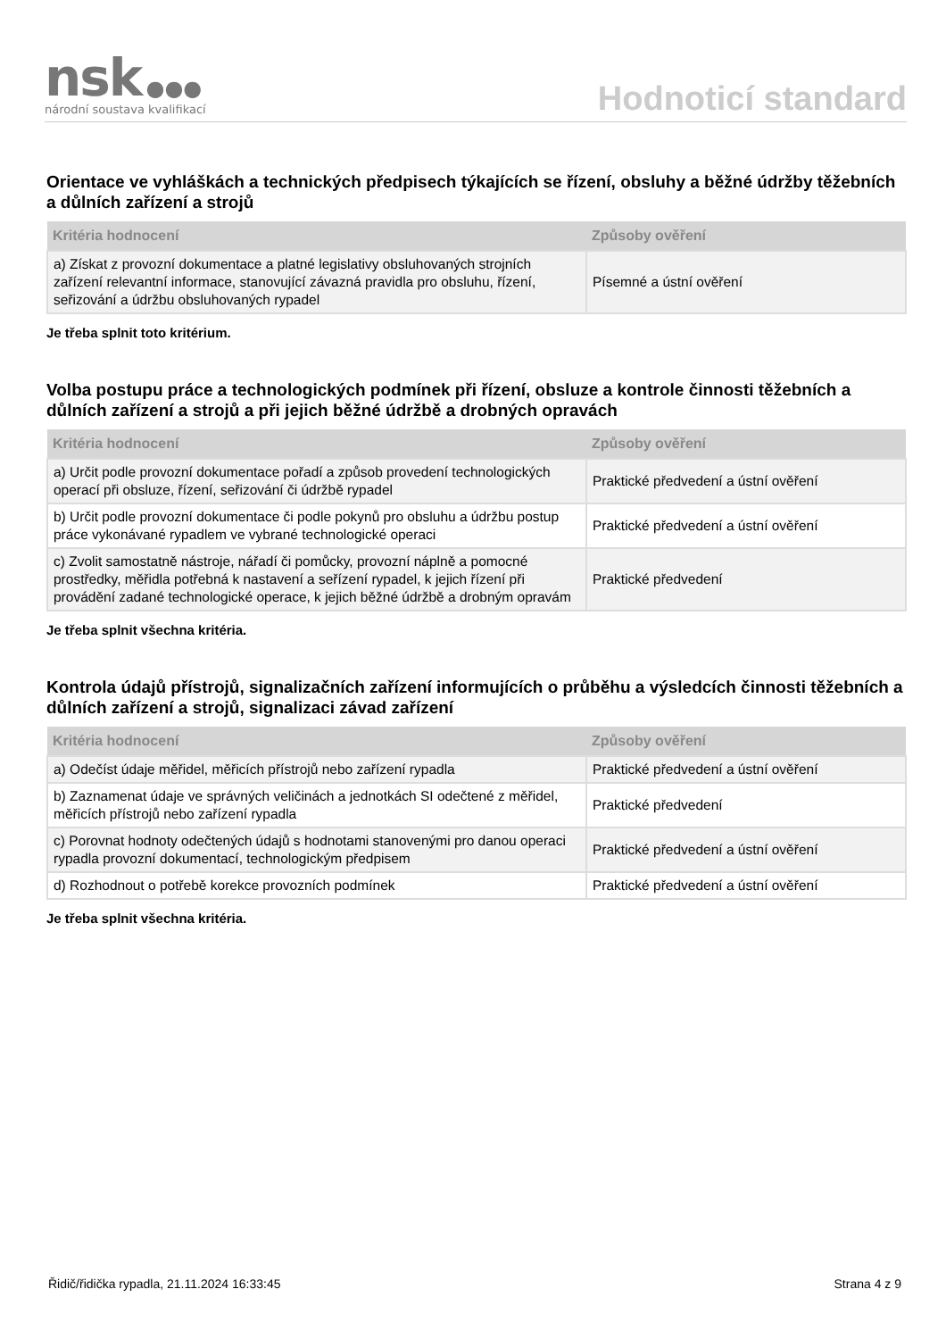nsk ●●●
národní soustava kvalifikací
Hodnoticí standard
Orientace ve vyhláškách a technických předpisech týkajících se řízení, obsluhy a běžné údržby těžebních a důlních zařízení a strojů
| Kritéria hodnocení | Způsoby ověření |
| --- | --- |
| a) Získat z provozní dokumentace a platné legislativy obsluhovaných strojních zařízení relevantní informace, stanovující závazná pravidla pro obsluhu, řízení, seřizování a údržbu obsluhovaných rypadel | Písemné a ústní ověření |
Je třeba splnit toto kritérium.
Volba postupu práce a technologických podmínek při řízení, obsluze a kontrole činnosti těžebních a důlních zařízení a strojů a při jejich běžné údržbě a drobných opravách
| Kritéria hodnocení | Způsoby ověření |
| --- | --- |
| a) Určit podle provozní dokumentace pořadí a způsob provedení technologických operací při obsluze, řízení, seřizování či údržbě rypadel | Praktické předvedení a ústní ověření |
| b) Určit podle provozní dokumentace či podle pokynů pro obsluhu a údržbu postup práce vykonávané rypadlem ve vybrané technologické operaci | Praktické předvedení a ústní ověření |
| c) Zvolit samostatně nástroje, nářadí či pomůcky, provozní náplně a pomocné prostředky, měřidla potřebná k nastavení a seřízení rypadel, k jejich řízení při provádění zadané technologické operace, k jejich běžné údržbě a drobným opravám | Praktické předvedení |
Je třeba splnit všechna kritéria.
Kontrola údajů přístrojů, signalizačních zařízení informujících o průběhu a výsledcích činnosti těžebních a důlních zařízení a strojů, signalizaci závad zařízení
| Kritéria hodnocení | Způsoby ověření |
| --- | --- |
| a) Odečíst údaje měřidel, měřicích přístrojů nebo zařízení rypadla | Praktické předvedení a ústní ověření |
| b) Zaznamenat údaje ve správných veličinách a jednotkách SI odečtené z měřidel, měřicích přístrojů nebo zařízení rypadla | Praktické předvedení |
| c) Porovnat hodnoty odečtených údajů s hodnotami stanovenými pro danou operaci rypadla provozní dokumentací, technologickým předpisem | Praktické předvedení a ústní ověření |
| d) Rozhodnout o potřebě korekce provozních podmínek | Praktické předvedení a ústní ověření |
Je třeba splnit všechna kritéria.
Řidič/řidička rypadla, 21.11.2024 16:33:45 Strana 4 z 9